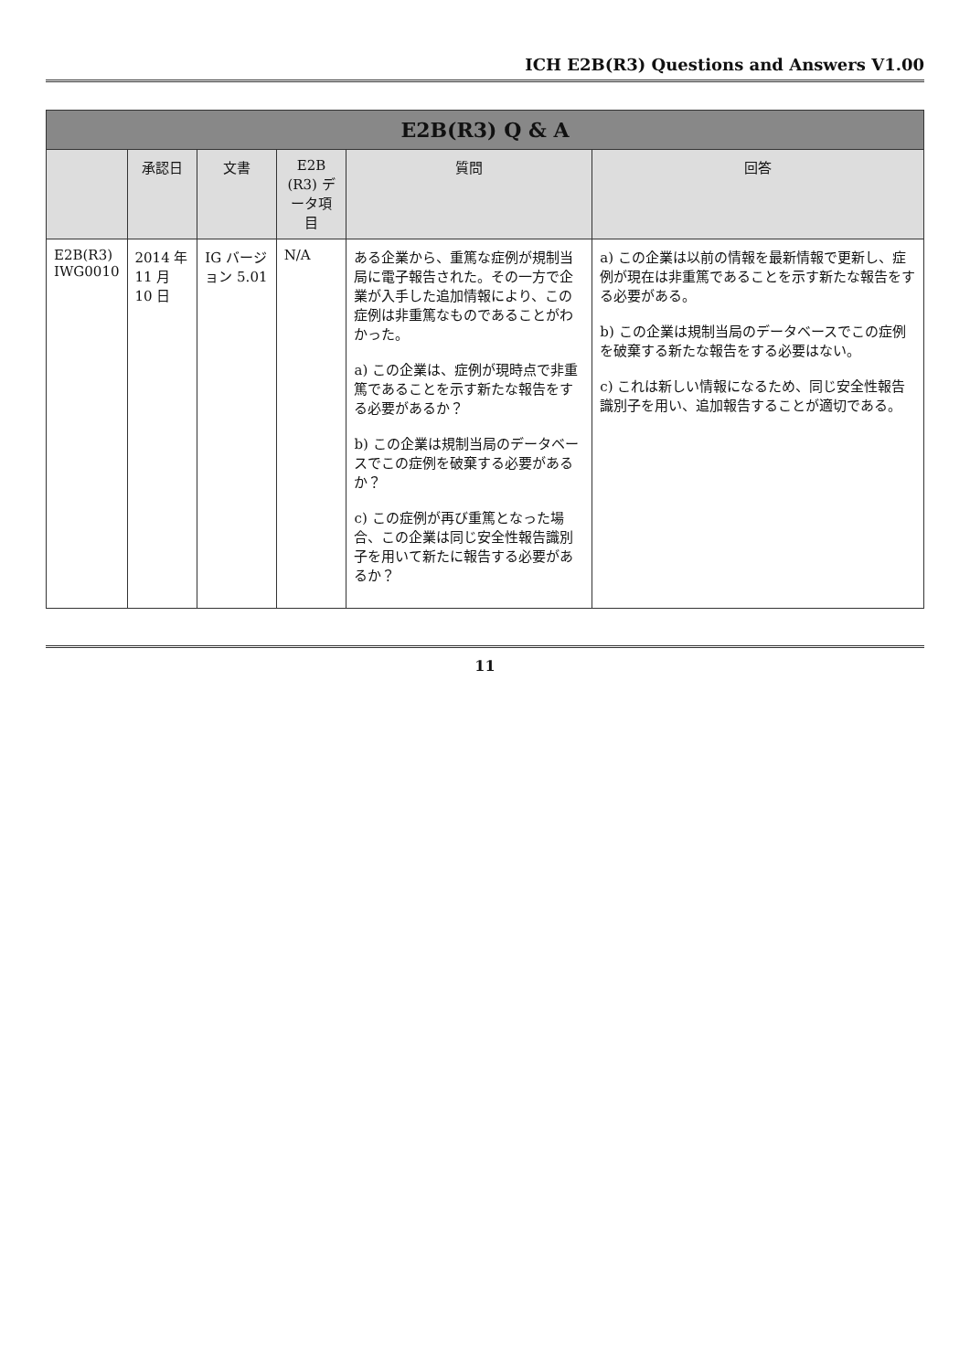ICH E2B(R3) Questions and Answers V1.00
| E2B(R3) Q & A | | | | | |
| --- | --- | --- | --- | --- | --- |
| | 承認日 | 文書 | E2B (R3) データ項目 | 質問 | 回答 |
| E2B(R3) IWG0010 | 2014 年 11 月 10 日 | IG バージョン 5.01 | N/A | ある企業から、重篤な症例が規制当局に電子報告された。その一方で企業が入手した追加情報により、この症例は非重篤なものであることがわかった。 a) この企業は、症例が現時点で非重篤であることを示す新たな報告をする必要があるか？ b) この企業は規制当局のデータベースでこの症例を破棄する必要があるか？ c) この症例が再び重篤となった場合、この企業は同じ安全性報告識別子を用いて新たに報告する必要があるか？ | a) この企業は以前の情報を最新情報で更新し、症例が現在は非重篤であることを示す新たな報告をする必要がある。 b) この企業は規制当局のデータベースでこの症例を破棄する新たな報告をする必要はない。 c) これは新しい情報になるため、同じ安全性報告識別子を用い、追加報告することが適切である。 |
11